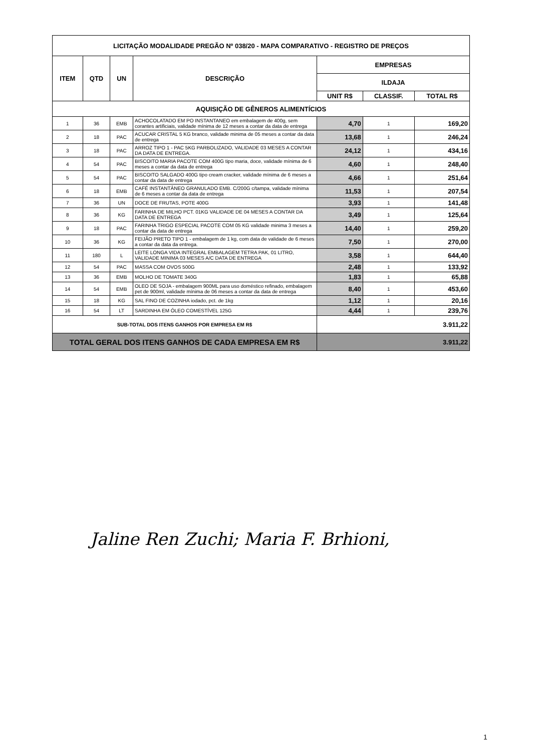| LICITAÇÃO MODALIDADE PREGÃO Nº 038/20 - MAPA COMPARATIVO - REGISTRO DE PREÇOS | | | | | | |
| --- | --- | --- | --- | --- | --- | --- |
| ITEM | QTD | UN | DESCRIÇÃO | EMPRESAS | | |
| | | | | ILDAJA | | |
| | | | | UNIT R$ | CLASSIF. | TOTAL R$ |
| AQUISIÇÃO DE GÊNEROS ALIMENTÍCIOS | | | | | | |
| 1 | 36 | EMB | ACHOCOLATADO EM PO INSTANTANEO em embalagem de 400g, sem corantes artificiais, validade mínima de 12 meses a contar da data de entrega | 4,70 | 1 | 169,20 |
| 2 | 18 | PAC | ACUCAR CRISTAL 5 KG branco, validade minima de 05 meses a contar da data de entrega | 13,68 | 1 | 246,24 |
| 3 | 18 | PAC | ARROZ TIPO 1 - PAC 5KG PARBOLIZADO, VALIDADE 03 MESES A CONTAR DA DATA DE ENTREGA. | 24,12 | 1 | 434,16 |
| 4 | 54 | PAC | BISCOITO MARIA PACOTE COM 400G tipo maria, doce, validade mínima de 6 meses a contar da data de entrega | 4,60 | 1 | 248,40 |
| 5 | 54 | PAC | BISCOITO SALGADO 400G tipo cream cracker, validade mínima de 6 meses a contar da data de entrega | 4,66 | 1 | 251,64 |
| 6 | 18 | EMB | CAFÉ INSTANTÂNEO GRANULADO EMB. C/200G c/tampa, validade mínima de 6 meses a contar da data de entrega | 11,53 | 1 | 207,54 |
| 7 | 36 | UN | DOCE DE FRUTAS, POTE 400G | 3,93 | 1 | 141,48 |
| 8 | 36 | KG | FARINHA DE MILHO PCT. 01KG VALIDADE DE 04 MESES A CONTAR DA DATA DE ENTREGA | 3,49 | 1 | 125,64 |
| 9 | 18 | PAC | FARINHA TRIGO ESPECIAL PACOTE COM 05 KG validade minima 3 meses a contar da data de entrega | 14,40 | 1 | 259,20 |
| 10 | 36 | KG | FEIJÃO PRETO TIPO 1 - embalagem de 1 kg, com data de validade de 6 meses a contar da data da entrega. | 7,50 | 1 | 270,00 |
| 11 | 180 | L | LEITE LONGA VIDA INTEGRAL EMBALAGEM TETRA PAK, 01 LITRO, VALIDADE MINIMA 03 MESES A/C DATA DE ENTREGA | 3,58 | 1 | 644,40 |
| 12 | 54 | PAC | MASSA COM OVOS 500G | 2,48 | 1 | 133,92 |
| 13 | 36 | EMB | MOLHO DE TOMATE 340G | 1,83 | 1 | 65,88 |
| 14 | 54 | EMB | OLEO DE SOJA - embalagem 900ML para uso doméstico refinado, embalagem pet de 900ml, validade mínima de 06 meses a contar da data de entrega | 8,40 | 1 | 453,60 |
| 15 | 18 | KG | SAL FINO DE COZINHA iodado, pct. de 1kg | 1,12 | 1 | 20,16 |
| 16 | 54 | LT | SARDINHA EM ÓLEO COMESTÍVEL 125G | 4,44 | 1 | 239,76 |
| SUB-TOTAL DOS ITENS GANHOS POR EMPRESA EM R$ | | | | 3.911,22 | | |
| TOTAL GERAL DOS ITENS GANHOS DE CADA EMPRESA EM R$ | | | | 3.911,22 | | |
Jaline Ren Zuchi; Maria F. Brhioni,
1